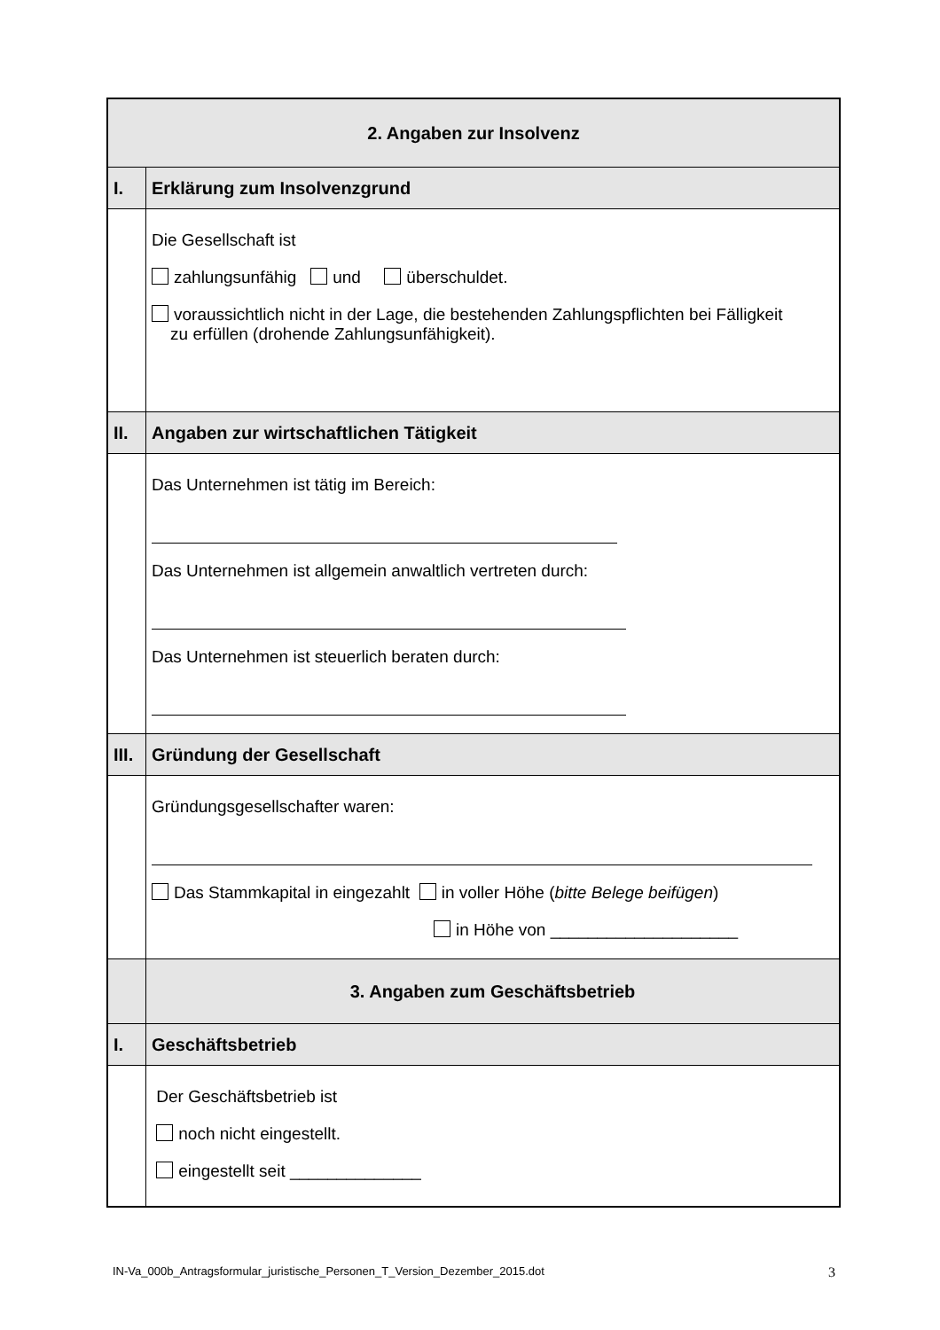| 2. Angaben zur Insolvenz | |
| I. | Erklärung zum Insolvenzgrund |
| | Die Gesellschaft ist zahlungsunfähig und überschuldet. voraussichtlich nicht in der Lage, die bestehenden Zahlungspflichten bei Fälligkeit zu erfüllen (drohende Zahlungsunfähigkeit). |
| II. | Angaben zur wirtschaftlichen Tätigkeit |
| | Das Unternehmen ist tätig im Bereich: Das Unternehmen ist allgemein anwaltlich vertreten durch: Das Unternehmen ist steuerlich beraten durch: |
| III. | Gründung der Gesellschaft |
| | Gründungsgesellschafter waren: Das Stammkapital in eingezahlt in voller Höhe ( bitte Belege beifügen ) in Höhe von ____________________ |
| | 3. Angaben zum Geschäftsbetrieb |
| I. | Geschäftsbetrieb |
| | Der Geschäftsbetrieb ist noch nicht eingestellt. eingestellt seit ______________ |
IN-Va_000b_Antragsformular_juristische_Personen_T_Version_Dezember_2015.dot 3